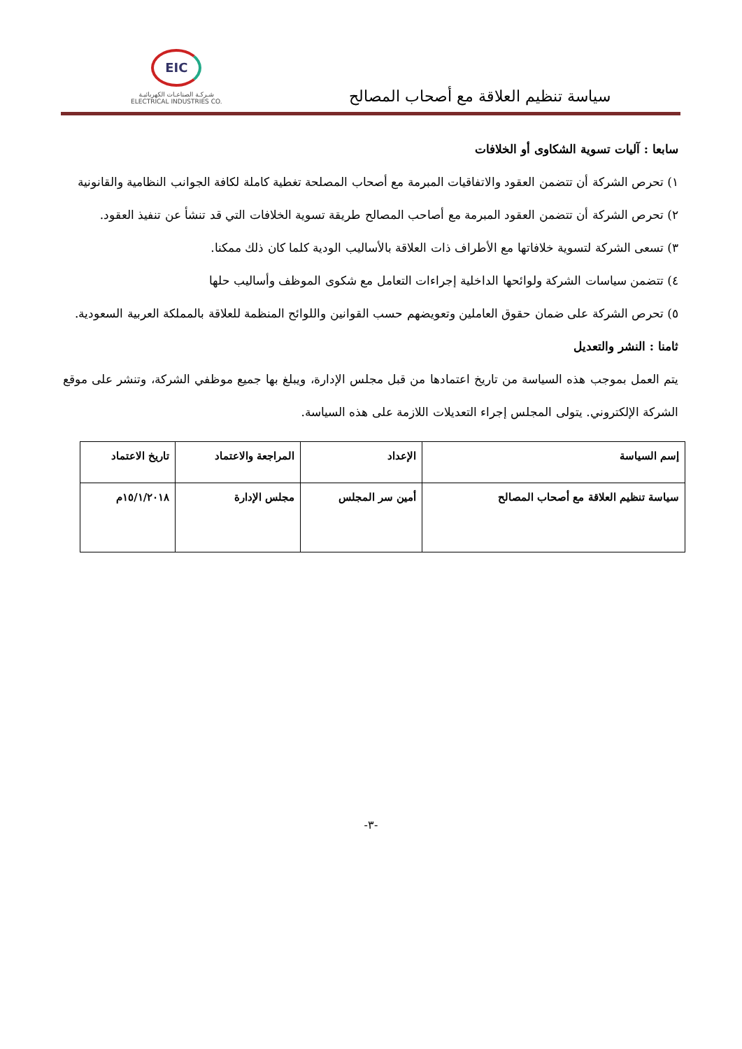سياسة تنظيم العلاقة مع أصحاب المصالح
EIC
شـركـة الصناعـات الكهربائيـة
ELECTRICAL INDUSTRIES CO.
سابعا : آليات تسوية الشكاوى أو الخلافات
١) تحرص الشركة أن تتضمن العقود والاتفاقيات المبرمة مع أصحاب المصلحة تغطية كاملة لكافة الجوانب النظامية والقانونية
٢) تحرص الشركة أن تتضمن العقود المبرمة مع أصاحب المصالح طريقة تسوية الخلافات التي قد تنشأ عن تنفيذ العقود.
٣) تسعى الشركة لتسوية خلافاتها مع الأطراف ذات العلاقة بالأساليب الودية كلما كان ذلك ممكنا.
٤) تتضمن سياسات الشركة ولوائحها الداخلية إجراءات التعامل مع شكوى الموظف وأساليب حلها
٥) تحرص الشركة على ضمان حقوق العاملين وتعويضهم حسب القوانين واللوائح المنظمة للعلاقة بالمملكة العربية السعودية.
ثامنا : النشر والتعديل
يتم العمل بموجب هذه السياسة من تاريخ اعتمادها من قبل مجلس الإدارة، ويبلغ بها جميع موظفي الشركة، وتنشر على موقع الشركة الإلكتروني. يتولى المجلس إجراء التعديلات اللازمة على هذه السياسة.
| إسم السياسة | الإعداد | المراجعة والاعتماد | تاريخ الاعتماد |
| سياسة تنظيم العلاقة مع أصحاب المصالح | أمين سر المجلس | مجلس الإدارة | ١٥/١/٢٠١٨م |
-٣-